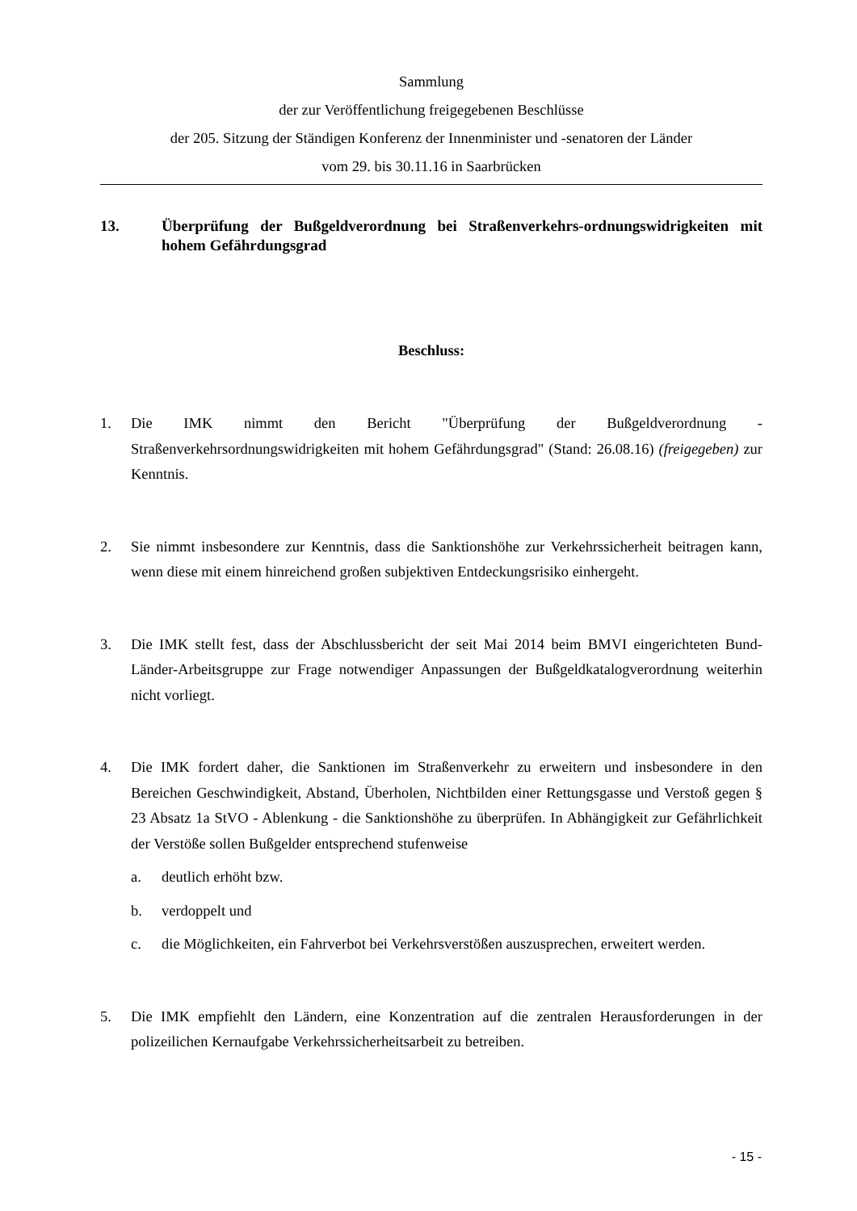Sammlung
der zur Veröffentlichung freigegebenen Beschlüsse
der 205. Sitzung der Ständigen Konferenz der Innenminister und -senatoren der Länder
vom 29. bis 30.11.16 in Saarbrücken
13. Überprüfung der Bußgeldverordnung bei Straßenverkehrs-ordnungswidrigkeiten mit hohem Gefährdungsgrad
Beschluss:
1. Die IMK nimmt den Bericht "Überprüfung der Bußgeldverordnung - Straßenverkehrsordnungswidrigkeiten mit hohem Gefährdungsgrad" (Stand: 26.08.16) (freigegeben) zur Kenntnis.
2. Sie nimmt insbesondere zur Kenntnis, dass die Sanktionshöhe zur Verkehrssicherheit beitragen kann, wenn diese mit einem hinreichend großen subjektiven Entdeckungsrisiko einhergeht.
3. Die IMK stellt fest, dass der Abschlussbericht der seit Mai 2014 beim BMVI eingerichteten Bund-Länder-Arbeitsgruppe zur Frage notwendiger Anpassungen der Bußgeldkatalogverordnung weiterhin nicht vorliegt.
4. Die IMK fordert daher, die Sanktionen im Straßenverkehr zu erweitern und insbesondere in den Bereichen Geschwindigkeit, Abstand, Überholen, Nichtbilden einer Rettungsgasse und Verstoß gegen § 23 Absatz 1a StVO - Ablenkung - die Sanktionshöhe zu überprüfen. In Abhängigkeit zur Gefährlichkeit der Verstöße sollen Bußgelder entsprechend stufenweise
a. deutlich erhöht bzw.
b. verdoppelt und
c. die Möglichkeiten, ein Fahrverbot bei Verkehrsverstößen auszusprechen, erweitert werden.
5. Die IMK empfiehlt den Ländern, eine Konzentration auf die zentralen Herausforderungen in der polizeilichen Kernaufgabe Verkehrssicherheitsarbeit zu betreiben.
- 15 -